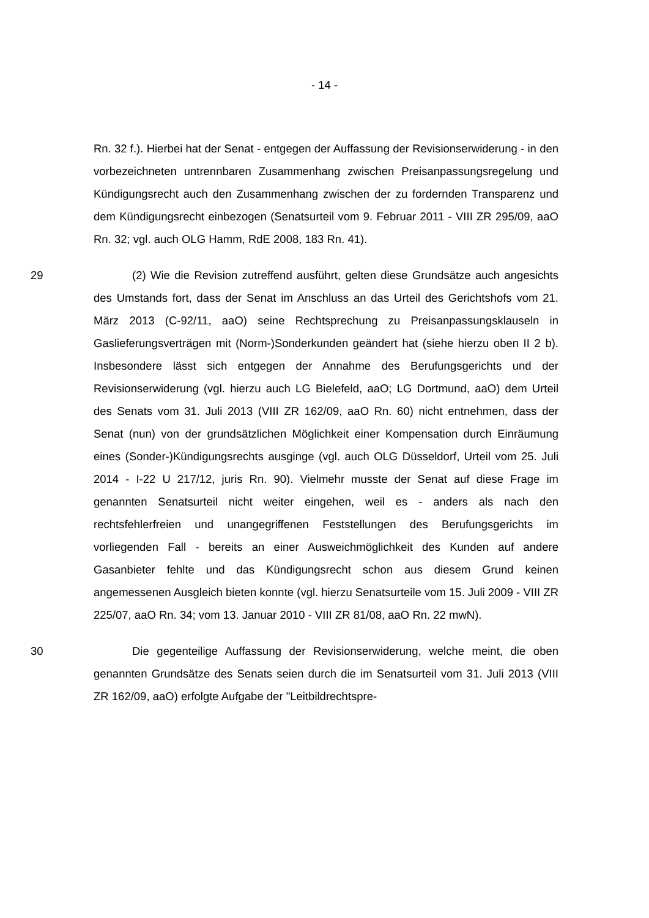- 14 -
Rn. 32 f.). Hierbei hat der Senat - entgegen der Auffassung der Revisionserwiderung - in den vorbezeichneten untrennbaren Zusammenhang zwischen Preisanpassungsregelung und Kündigungsrecht auch den Zusammenhang zwischen der zu fordernden Transparenz und dem Kündigungsrecht einbezogen (Senatsurteil vom 9. Februar 2011 - VIII ZR 295/09, aaO Rn. 32; vgl. auch OLG Hamm, RdE 2008, 183 Rn. 41).
29 (2) Wie die Revision zutreffend ausführt, gelten diese Grundsätze auch angesichts des Umstands fort, dass der Senat im Anschluss an das Urteil des Gerichtshofs vom 21. März 2013 (C-92/11, aaO) seine Rechtsprechung zu Preisanpassungsklauseln in Gaslieferungsverträgen mit (Norm-)Sonderkunden geändert hat (siehe hierzu oben II 2 b). Insbesondere lässt sich entgegen der Annahme des Berufungsgerichts und der Revisionserwiderung (vgl. hierzu auch LG Bielefeld, aaO; LG Dortmund, aaO) dem Urteil des Senats vom 31. Juli 2013 (VIII ZR 162/09, aaO Rn. 60) nicht entnehmen, dass der Senat (nun) von der grundsätzlichen Möglichkeit einer Kompensation durch Einräumung eines (Sonder-)Kündigungsrechts ausginge (vgl. auch OLG Düsseldorf, Urteil vom 25. Juli 2014 - I-22 U 217/12, juris Rn. 90). Vielmehr musste der Senat auf diese Frage im genannten Senatsurteil nicht weiter eingehen, weil es - anders als nach den rechtsfehlerfreien und unangegriffenen Feststellungen des Berufungsgerichts im vorliegenden Fall - bereits an einer Ausweichmöglichkeit des Kunden auf andere Gasanbieter fehlte und das Kündigungsrecht schon aus diesem Grund keinen angemessenen Ausgleich bieten konnte (vgl. hierzu Senatsurteile vom 15. Juli 2009 - VIII ZR 225/07, aaO Rn. 34; vom 13. Januar 2010 - VIII ZR 81/08, aaO Rn. 22 mwN).
30 Die gegenteilige Auffassung der Revisionserwiderung, welche meint, die oben genannten Grundsätze des Senats seien durch die im Senatsurteil vom 31. Juli 2013 (VIII ZR 162/09, aaO) erfolgte Aufgabe der "Leitbildrechtspre-